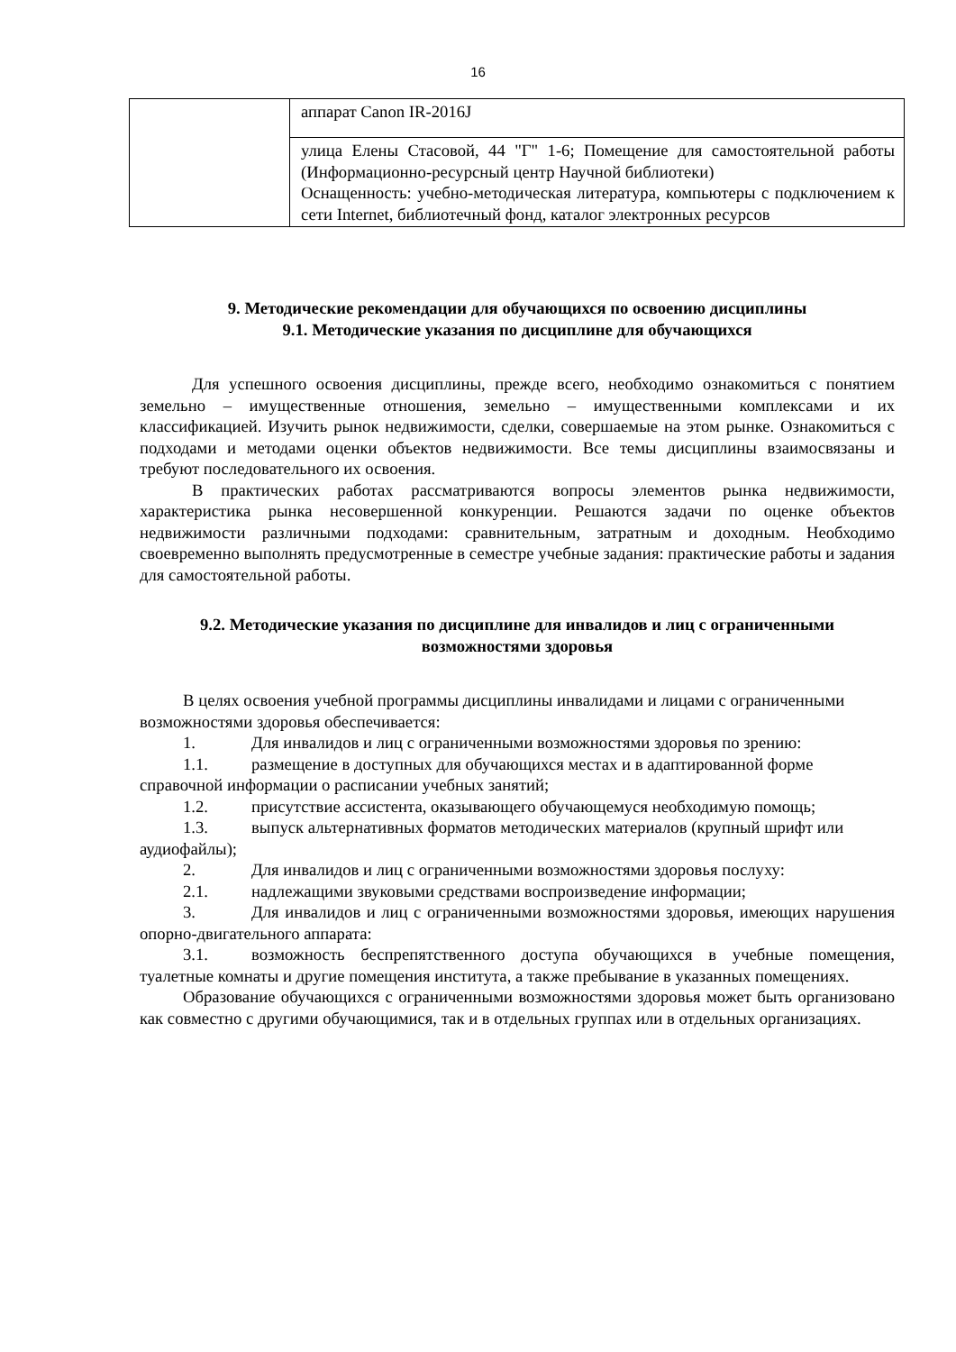16
| | аппарат Canon IR-2016J |
| | улица Елены Стасовой, 44 "Г" 1-6; Помещение для самостоятельной работы (Информационно-ресурсный центр Научной библиотеки) Оснащенность: учебно-методическая литература, компьютеры с подключением к сети Internet, библиотечный фонд, каталог электронных ресурсов |
9. Методические рекомендации для обучающихся по освоению дисциплины
9.1. Методические указания по дисциплине для обучающихся
Для успешного освоения дисциплины, прежде всего, необходимо ознакомиться с понятием земельно – имущественные отношения, земельно – имущественными комплексами и их классификацией. Изучить рынок недвижимости, сделки, совершаемые на этом рынке. Ознакомиться с подходами и методами оценки объектов недвижимости. Все темы дисциплины взаимосвязаны и требуют последовательного их освоения.
В практических работах рассматриваются вопросы элементов рынка недвижимости, характеристика рынка несовершенной конкуренции. Решаются задачи по оценке объектов недвижимости различными подходами: сравнительным, затратным и доходным. Необходимо своевременно выполнять предусмотренные в семестре учебные задания: практические работы и задания для самостоятельной работы.
9.2. Методические указания по дисциплине для инвалидов и лиц с ограниченными возможностями здоровья
В целях освоения учебной программы дисциплины инвалидами и лицами с ограниченными возможностями здоровья обеспечивается:
1. Для инвалидов и лиц с ограниченными возможностями здоровья по зрению:
1.1. размещение в доступных для обучающихся местах и в адаптированной форме справочной информации о расписании учебных занятий;
1.2. присутствие ассистента, оказывающего обучающемуся необходимую помощь;
1.3. выпуск альтернативных форматов методических материалов (крупный шрифт или аудиофайлы);
2. Для инвалидов и лиц с ограниченными возможностями здоровья послуху:
2.1. надлежащими звуковыми средствами воспроизведение информации;
3. Для инвалидов и лиц с ограниченными возможностями здоровья, имеющих нарушения опорно-двигательного аппарата:
3.1. возможность беспрепятственного доступа обучающихся в учебные помещения, туалетные комнаты и другие помещения института, а также пребывание в указанных помещениях.
Образование обучающихся с ограниченными возможностями здоровья может быть организовано как совместно с другими обучающимися, так и в отдельных группах или в отдельных организациях.